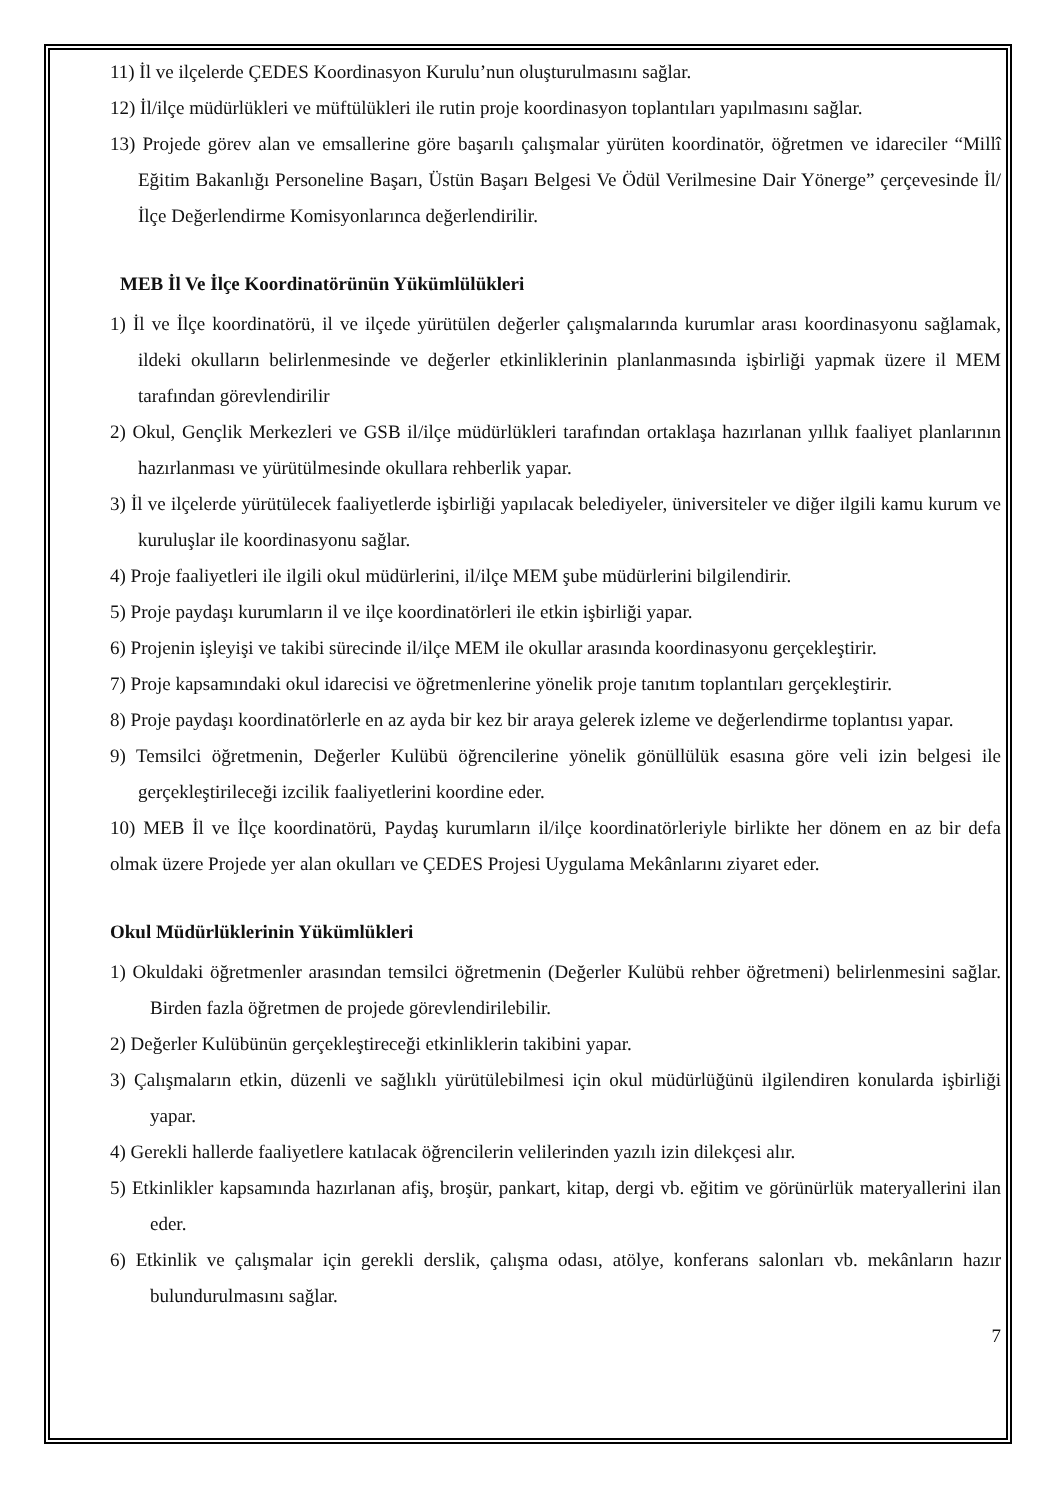11) İl ve ilçelerde ÇEDES Koordinasyon Kurulu’nun oluşturulmasını sağlar.
12) İl/ilçe müdürlükleri ve müftülükleri ile rutin proje koordinasyon toplantıları yapılmasını sağlar.
13) Projede görev alan ve emsallerine göre başarılı çalışmalar yürüten koordinatör, öğretmen ve idareciler “Millî Eğitim Bakanlığı Personeline Başarı, Üstün Başarı Belgesi Ve Ödül Verilmesine Dair Yönerge” çerçevesinde İl/İlçe Değerlendirme Komisyonlarınca değerlendirilir.
MEB İl Ve İlçe Koordinatörünün Yükümlülükleri
1) İl ve İlçe koordinatörü, il ve ilçede yürütülen değerler çalışmalarında kurumlar arası koordinasyonu sağlamak, ildeki okulların belirlenmesinde ve değerler etkinliklerinin planlanmasında işbirliği yapmak üzere il MEM tarafından görevlendirilir
2) Okul, Gençlik Merkezleri ve GSB il/ilçe müdürlükleri tarafından ortaklaşa hazırlanan yıllık faaliyet planlarının hazırlanması ve yürütülmesinde okullara rehberlik yapar.
3) İl ve ilçelerde yürütülecek faaliyetlerde işbirliği yapılacak belediyeler, üniversiteler ve diğer ilgili kamu kurum ve kuruluşlar ile koordinasyonu sağlar.
4) Proje faaliyetleri ile ilgili okul müdürlerini, il/ilçe MEM şube müdürlerini bilgilendirir.
5) Proje paydaşı kurumların il ve ilçe koordinatörleri ile etkin işbirliği yapar.
6) Projenin işleyişi ve takibi sürecinde il/ilçe MEM ile okullar arasında koordinasyonu gerçekleştirir.
7) Proje kapsamındaki okul idarecisi ve öğretmenlerine yönelik proje tanıtım toplantıları gerçekleştirir.
8) Proje paydaşı koordinatörlerle en az ayda bir kez bir araya gelerek izleme ve değerlendirme toplantısı yapar.
9) Temsilci öğretmenin, Değerler Kulübü öğrencilerine yönelik gönüllülük esasına göre veli izin belgesi ile gerçekleştirileceği izcilik faaliyetlerini koordine eder.
10) MEB İl ve İlçe koordinatörü, Paydaş kurumların il/ilçe koordinatörleriyle birlikte her dönem en az bir defa olmak üzere Projede yer alan okulları ve ÇEDES Projesi Uygulama Mekânlarını ziyaret eder.
Okul Müdürlüklerinin Yükümlükleri
1) Okuldaki öğretmenler arasından temsilci öğretmenin (Değerler Kulübü rehber öğretmeni) belirlenmesini sağlar. Birden fazla öğretmen de projede görevlendirilebilir.
2) Değerler Kulübünün gerçekleştireceği etkinliklerin takibini yapar.
3) Çalışmaların etkin, düzenli ve sağlıklı yürütülebilmesi için okul müdürlüğünü ilgilendiren konularda işbirliği yapar.
4) Gerekli hallerde faaliyetlere katılacak öğrencilerin velilerinden yazılı izin dilekçesi alır.
5) Etkinlikler kapsamında hazırlanan afiş, broşür, pankart, kitap, dergi vb. eğitim ve görünürlük materyallerini ilan eder.
6) Etkinlik ve çalışmalar için gerekli derslik, çalışma odası, atölye, konferans salonları vb. mekânların hazır bulundurulmasını sağlar.
7